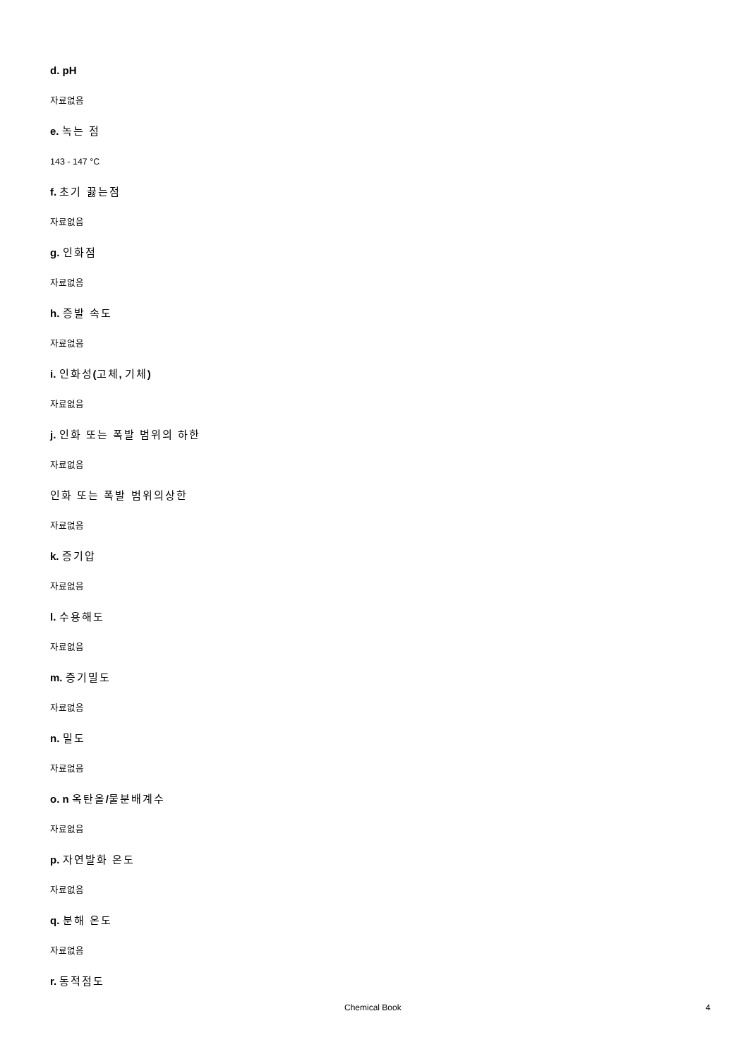d. pH
자료없음
e. 녹는 점
143 - 147 °C
f. 초기 끓는점
자료없음
g. 인화점
자료없음
h. 증발 속도
자료없음
i. 인화성(고체, 기체)
자료없음
j. 인화 또는 폭발 범위의 하한
자료없음
인화 또는 폭발 범위의상한
자료없음
k. 증기압
자료없음
l. 수용해도
자료없음
m. 증기밀도
자료없음
n. 밀도
자료없음
o. n 옥탄올/물분배계수
자료없음
p. 자연발화 온도
자료없음
q. 분해 온도
자료없음
r. 동적점도
Chemical Book 4